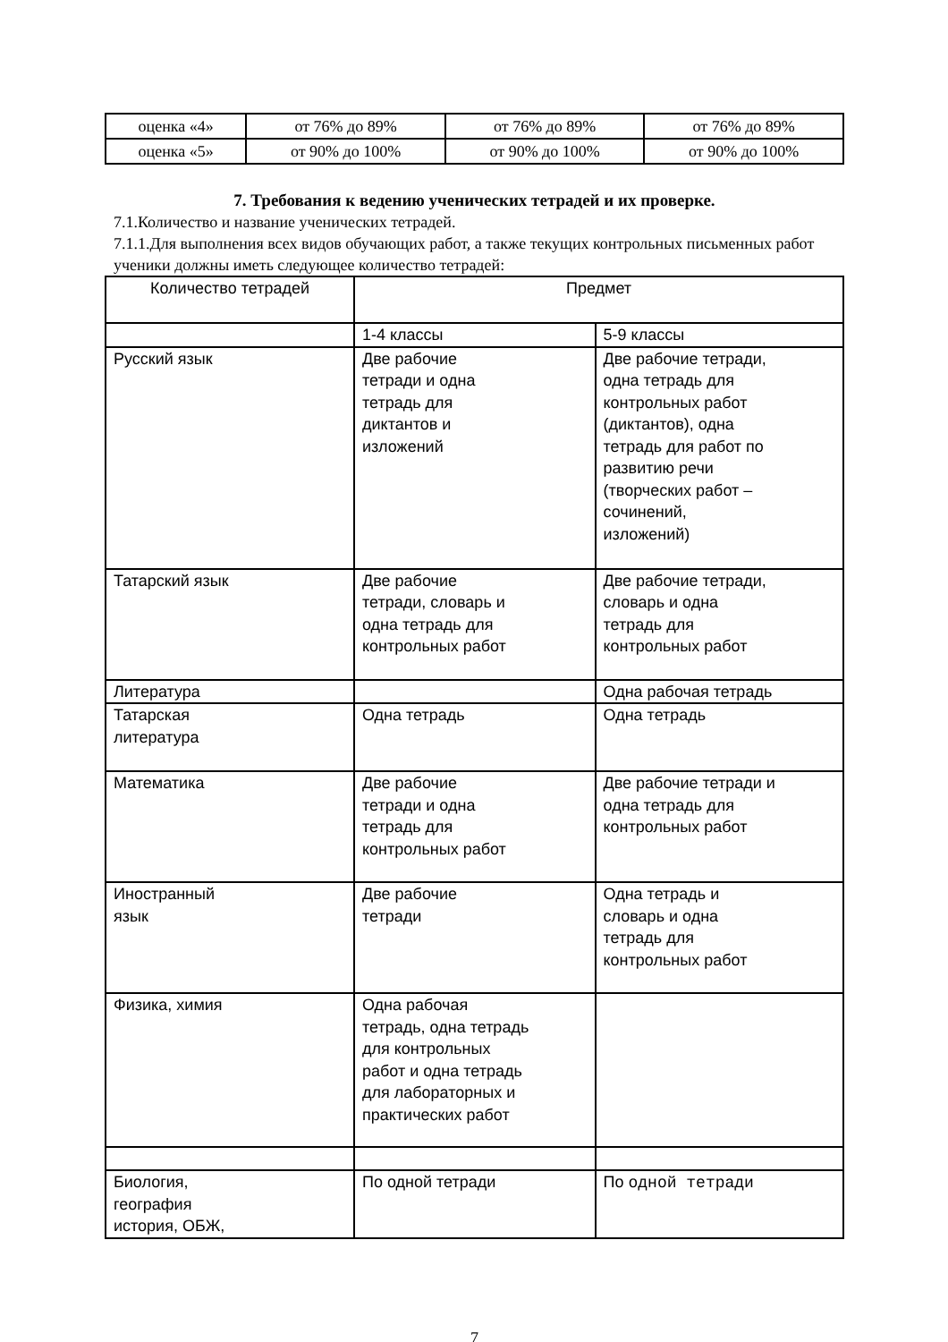| оценка «4» | от 76% до 89% | от 76% до 89% | от 76% до 89% |
| оценка «5» | от 90% до 100% | от 90% до 100% | от 90% до 100% |
7. Требования к ведению ученических тетрадей и их проверке.
7.1.Количество и название ученических тетрадей.
7.1.1.Для выполнения всех видов обучающих работ, а также текущих контрольных письменных работ ученики должны иметь следующее количество тетрадей:
| Количество тетрадей | Предмет | |
| --- | --- | --- |
| | 1-4 классы | 5-9 классы |
| Русский язык | Две рабочие тетради и одна тетрадь для диктантов и изложений | Две рабочие тетради, одна тетрадь для контрольных работ (диктантов), одна тетрадь для работ по развитию речи (творческих работ – сочинений, изложений) |
| Татарский язык | Две рабочие тетради, словарь и одна тетрадь для контрольных работ | Две рабочие тетради, словарь и одна тетрадь для контрольных работ |
| Литература | | Одна рабочая тетрадь |
| Татарская литература | Одна тетрадь | Одна тетрадь |
| Математика | Две рабочие тетради и одна тетрадь для контрольных работ | Две рабочие тетради и одна тетрадь для контрольных работ |
| Иностранный язык | Две рабочие тетради | Одна тетрадь и словарь и одна тетрадь для контрольных работ |
| Физика, химия | Одна рабочая тетрадь, одна тетрадь для контрольных работ и одна тетрадь для лабораторных и практических работ | |
| Биология, география история, ОБЖ, | По одной тетради | По одной тетради |
7